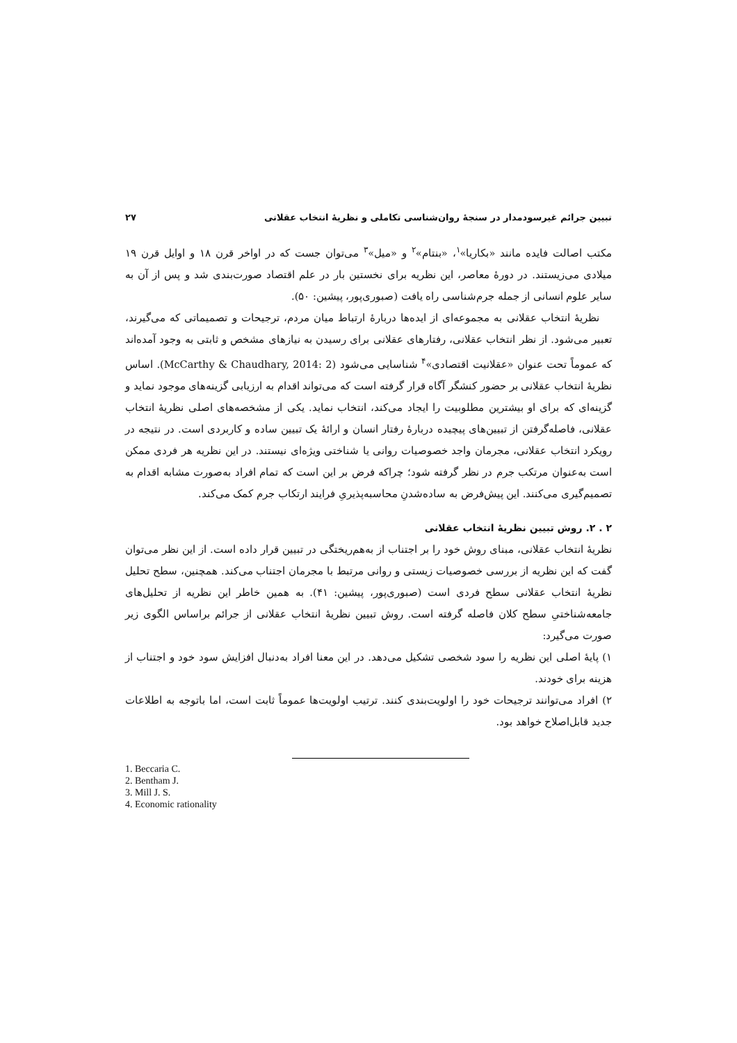تبیین جرائم غیرسودمدار در سنجهٔ روان‌شناسی تکاملی و نظریهٔ انتخاب عقلانی ۲۷
مکتب اصالت فایده مانند «بکاریا»<sup>۱</sup>، «بنتام»<sup>۲</sup> و «میل»<sup>۳</sup> می‌توان جست که در اواخر قرن ۱۸ و اوایل قرن ۱۹ میلادی می‌زیستند. در دورهٔ معاصر، این نظریه برای نخستین بار در علم اقتصاد صورت‌بندی شد و پس از آن به سایر علوم انسانی از جمله جرم‌شناسی راه یافت (صبوری‌پور، پیشین: ۵۰).
نظریهٔ انتخاب عقلانی به مجموعه‌ای از ایده‌ها دربارهٔ ارتباط میان مردم، ترجیحات و تصمیماتی که می‌گیرند، تعبیر می‌شود. از نظر انتخاب عقلانی، رفتارهای عقلانی برای رسیدن به نیازهای مشخص و ثابتی به وجود آمده‌اند که عموماً تحت عنوان «عقلانیت اقتصادی»<sup>۴</sup> شناسایی می‌شود (McCarthy & Chaudhary, 2014: 2). اساس نظریهٔ انتخاب عقلانی بر حضور کنشگر آگاه قرار گرفته است که می‌تواند اقدام به ارزیابی گزینه‌های موجود نماید و گزینه‌ای که برای او بیشترین مطلوبیت را ایجاد می‌کند، انتخاب نماید. یکی از مشخصه‌های اصلی نظریهٔ انتخاب عقلانی، فاصله‌گرفتن از تبیین‌های پیچیده دربارهٔ رفتار انسان و ارائهٔ یک تبیین ساده و کاربردی است. در نتیجه در رویکرد انتخاب عقلانی، مجرمان واجد خصوصیات روانی یا شناختی ویژه‌ای نیستند. در این نظریه هر فردی ممکن است به‌عنوان مرتکب جرم در نظر گرفته شود؛ چراکه فرض بر این است که تمام افراد به‌صورت مشابه اقدام به تصمیم‌گیری می‌کنند. این پیش‌فرض به ساده‌شدنِ محاسبه‌پذیریِ فرایند ارتکاب جرم کمک می‌کند.
۲ . ۲. روش تبیین نظریهٔ انتخاب عقلانی
نظریهٔ انتخاب عقلانی، مبنای روش خود را بر اجتناب از به‌هم‌ریختگی در تبیین قرار داده است. از این نظر می‌توان گفت که این نظریه از بررسی خصوصیات زیستی و روانی مرتبط با مجرمان اجتناب می‌کند. همچنین، سطح تحلیل نظریهٔ انتخاب عقلانی سطح فردی است (صبوری‌پور، پیشین: ۴۱). به همین خاطر این نظریه از تحلیل‌های جامعه‌شناختیِ سطح کلان فاصله گرفته است. روش تبیین نظریهٔ انتخاب عقلانی از جرائم براساس الگوی زیر صورت می‌گیرد:
۱) پایهٔ اصلی این نظریه را سود شخصی تشکیل می‌دهد. در این معنا افراد به‌دنبال افزایش سود خود و اجتناب از هزینه برای خودند.
۲) افراد می‌توانند ترجیحات خود را اولویت‌بندی کنند. ترتیب اولویت‌ها عموماً ثابت است، اما باتوجه به اطلاعات جدید قابل‌اصلاح خواهد بود.
1. Beccaria C.
2. Bentham J.
3. Mill J. S.
4. Economic rationality